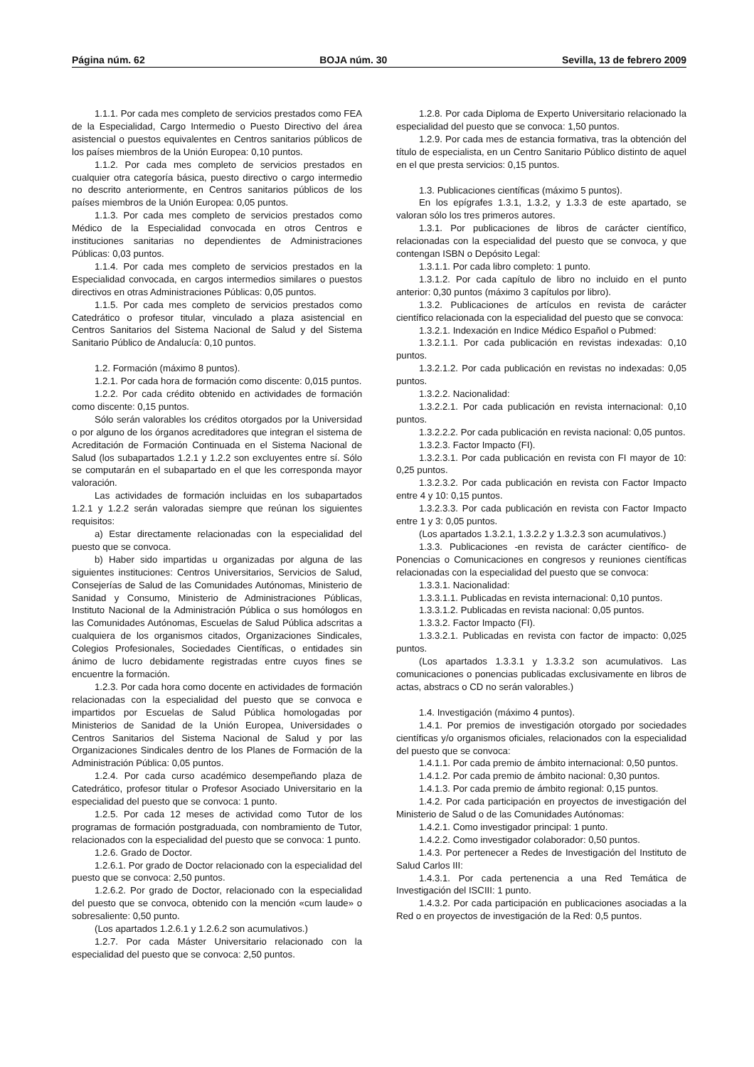Página núm. 62 BOJA núm. 30 Sevilla, 13 de febrero 2009
1.1.1. Por cada mes completo de servicios prestados como FEA de la Especialidad, Cargo Intermedio o Puesto Directivo del área asistencial o puestos equivalentes en Centros sanitarios públicos de los países miembros de la Unión Europea: 0,10 puntos.
1.1.2. Por cada mes completo de servicios prestados en cualquier otra categoría básica, puesto directivo o cargo intermedio no descrito anteriormente, en Centros sanitarios públicos de los países miembros de la Unión Europea: 0,05 puntos.
1.1.3. Por cada mes completo de servicios prestados como Médico de la Especialidad convocada en otros Centros e instituciones sanitarias no dependientes de Administraciones Públicas: 0,03 puntos.
1.1.4. Por cada mes completo de servicios prestados en la Especialidad convocada, en cargos intermedios similares o puestos directivos en otras Administraciones Públicas: 0,05 puntos.
1.1.5. Por cada mes completo de servicios prestados como Catedrático o profesor titular, vinculado a plaza asistencial en Centros Sanitarios del Sistema Nacional de Salud y del Sistema Sanitario Público de Andalucía: 0,10 puntos.
1.2. Formación (máximo 8 puntos).
1.2.1. Por cada hora de formación como discente: 0,015 puntos.
1.2.2. Por cada crédito obtenido en actividades de formación como discente: 0,15 puntos.
Sólo serán valorables los créditos otorgados por la Universidad o por alguno de los órganos acreditadores que integran el sistema de Acreditación de Formación Continuada en el Sistema Nacional de Salud (los subapartados 1.2.1 y 1.2.2 son excluyentes entre sí. Sólo se computarán en el subapartado en el que les corresponda mayor valoración.
Las actividades de formación incluidas en los subapartados 1.2.1 y 1.2.2 serán valoradas siempre que reúnan los siguientes requisitos:
a) Estar directamente relacionadas con la especialidad del puesto que se convoca.
b) Haber sido impartidas u organizadas por alguna de las siguientes instituciones: Centros Universitarios, Servicios de Salud, Consejerías de Salud de las Comunidades Autónomas, Ministerio de Sanidad y Consumo, Ministerio de Administraciones Públicas, Instituto Nacional de la Administración Pública o sus homólogos en las Comunidades Autónomas, Escuelas de Salud Pública adscritas a cualquiera de los organismos citados, Organizaciones Sindicales, Colegios Profesionales, Sociedades Científicas, o entidades sin ánimo de lucro debidamente registradas entre cuyos fines se encuentre la formación.
1.2.3. Por cada hora como docente en actividades de formación relacionadas con la especialidad del puesto que se convoca e impartidos por Escuelas de Salud Pública homologadas por Ministerios de Sanidad de la Unión Europea, Universidades o Centros Sanitarios del Sistema Nacional de Salud y por las Organizaciones Sindicales dentro de los Planes de Formación de la Administración Pública: 0,05 puntos.
1.2.4. Por cada curso académico desempeñando plaza de Catedrático, profesor titular o Profesor Asociado Universitario en la especialidad del puesto que se convoca: 1 punto.
1.2.5. Por cada 12 meses de actividad como Tutor de los programas de formación postgraduada, con nombramiento de Tutor, relacionados con la especialidad del puesto que se convoca: 1 punto.
1.2.6. Grado de Doctor.
1.2.6.1. Por grado de Doctor relacionado con la especialidad del puesto que se convoca: 2,50 puntos.
1.2.6.2. Por grado de Doctor, relacionado con la especialidad del puesto que se convoca, obtenido con la mención «cum laude» o sobresaliente: 0,50 punto.
(Los apartados 1.2.6.1 y 1.2.6.2 son acumulativos.)
1.2.7. Por cada Máster Universitario relacionado con la especialidad del puesto que se convoca: 2,50 puntos.
1.2.8. Por cada Diploma de Experto Universitario relacionado la especialidad del puesto que se convoca: 1,50 puntos.
1.2.9. Por cada mes de estancia formativa, tras la obtención del título de especialista, en un Centro Sanitario Público distinto de aquel en el que presta servicios: 0,15 puntos.
1.3. Publicaciones científicas (máximo 5 puntos).
En los epígrafes 1.3.1, 1.3.2, y 1.3.3 de este apartado, se valoran sólo los tres primeros autores.
1.3.1. Por publicaciones de libros de carácter científico, relacionadas con la especialidad del puesto que se convoca, y que contengan ISBN o Depósito Legal:
1.3.1.1. Por cada libro completo: 1 punto.
1.3.1.2. Por cada capítulo de libro no incluido en el punto anterior: 0,30 puntos (máximo 3 capítulos por libro).
1.3.2. Publicaciones de artículos en revista de carácter científico relacionada con la especialidad del puesto que se convoca:
1.3.2.1. Indexación en Indice Médico Español o Pubmed:
1.3.2.1.1. Por cada publicación en revistas indexadas: 0,10 puntos.
1.3.2.1.2. Por cada publicación en revistas no indexadas: 0,05 puntos.
1.3.2.2. Nacionalidad:
1.3.2.2.1. Por cada publicación en revista internacional: 0,10 puntos.
1.3.2.2.2. Por cada publicación en revista nacional: 0,05 puntos.
1.3.2.3. Factor Impacto (FI).
1.3.2.3.1. Por cada publicación en revista con FI mayor de 10: 0,25 puntos.
1.3.2.3.2. Por cada publicación en revista con Factor Impacto entre 4 y 10: 0,15 puntos.
1.3.2.3.3. Por cada publicación en revista con Factor Impacto entre 1 y 3: 0,05 puntos.
(Los apartados 1.3.2.1, 1.3.2.2 y 1.3.2.3 son acumulativos.)
1.3.3. Publicaciones -en revista de carácter científico- de Ponencias o Comunicaciones en congresos y reuniones científicas relacionadas con la especialidad del puesto que se convoca:
1.3.3.1. Nacionalidad:
1.3.3.1.1. Publicadas en revista internacional: 0,10 puntos.
1.3.3.1.2. Publicadas en revista nacional: 0,05 puntos.
1.3.3.2. Factor Impacto (FI).
1.3.3.2.1. Publicadas en revista con factor de impacto: 0,025 puntos.
(Los apartados 1.3.3.1 y 1.3.3.2 son acumulativos. Las comunicaciones o ponencias publicadas exclusivamente en libros de actas, abstracs o CD no serán valorables.)
1.4. Investigación (máximo 4 puntos).
1.4.1. Por premios de investigación otorgado por sociedades científicas y/o organismos oficiales, relacionados con la especialidad del puesto que se convoca:
1.4.1.1. Por cada premio de ámbito internacional: 0,50 puntos.
1.4.1.2. Por cada premio de ámbito nacional: 0,30 puntos.
1.4.1.3. Por cada premio de ámbito regional: 0,15 puntos.
1.4.2. Por cada participación en proyectos de investigación del Ministerio de Salud o de las Comunidades Autónomas:
1.4.2.1. Como investigador principal: 1 punto.
1.4.2.2. Como investigador colaborador: 0,50 puntos.
1.4.3. Por pertenecer a Redes de Investigación del Instituto de Salud Carlos III:
1.4.3.1. Por cada pertenencia a una Red Temática de Investigación del ISCIII: 1 punto.
1.4.3.2. Por cada participación en publicaciones asociadas a la Red o en proyectos de investigación de la Red: 0,5 puntos.